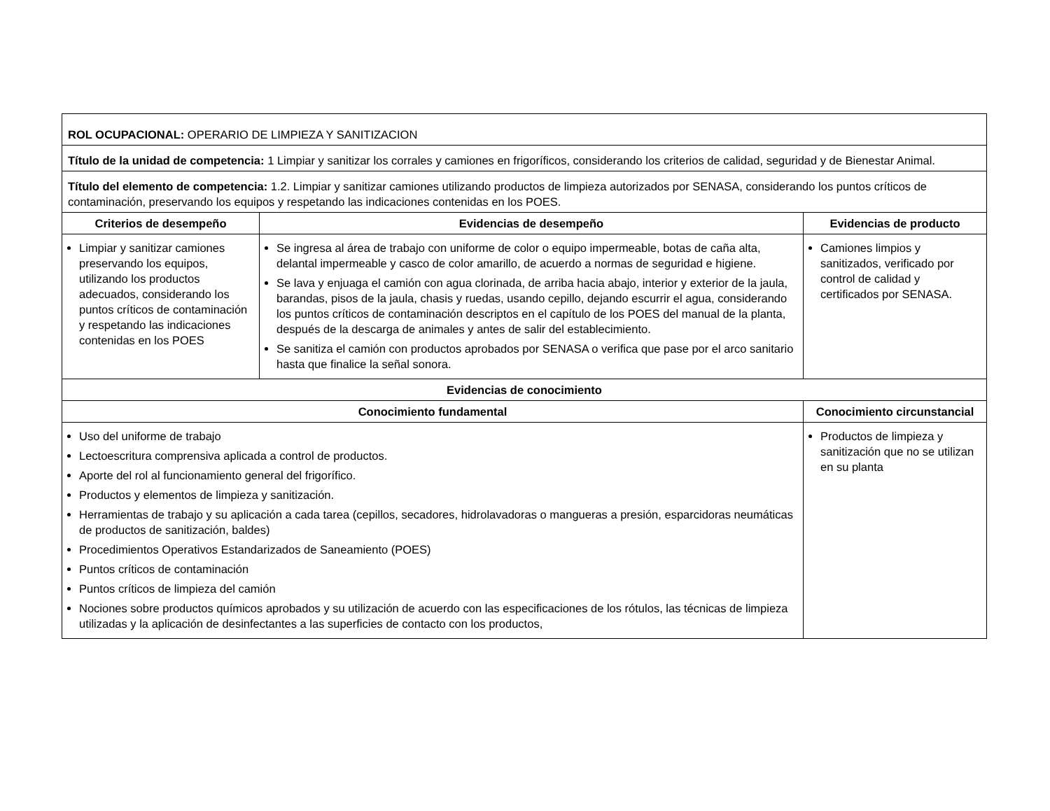| ROL OCUPACIONAL: OPERARIO DE LIMPIEZA Y SANITIZACION | | |
| Título de la unidad de competencia: 1 Limpiar y sanitizar los corrales y camiones en frigoríficos, considerando los criterios de calidad, seguridad y de Bienestar Animal. | | |
| Título del elemento de competencia: 1.2. Limpiar y sanitizar camiones utilizando productos de limpieza autorizados por SENASA, considerando los puntos críticos de contaminación, preservando los equipos y respetando las indicaciones contenidas en los POES. | | |
| Criterios de desempeño | Evidencias de desempeño | Evidencias de producto |
| Limpiar y sanitizar camiones preservando los equipos, utilizando los productos adecuados, considerando los puntos críticos de contaminación y respetando las indicaciones contenidas en los POES | Se ingresa al área de trabajo con uniforme de color o equipo impermeable, botas de caña alta, delantal impermeable y casco de color amarillo, de acuerdo a normas de seguridad e higiene. Se lava y enjuaga el camión con agua clorinada, de arriba hacia abajo, interior y exterior de la jaula, barandas, pisos de la jaula, chasis y ruedas, usando cepillo, dejando escurrir el agua, considerando los puntos críticos de contaminación descriptos en el capítulo de los POES del manual de la planta, después de la descarga de animales y antes de salir del establecimiento. Se sanitiza el camión con productos aprobados por SENASA o verifica que pase por el arco sanitario hasta que finalice la señal sonora. | Camiones limpios y sanitizados, verificado por control de calidad y certificados por SENASA. |
| Evidencias de conocimiento | | |
| Conocimiento fundamental | | Conocimiento circunstancial |
| Uso del uniforme de trabajo Lectoescritura comprensiva aplicada a control de productos. Aporte del rol al funcionamiento general del frigorífico. Productos y elementos de limpieza y sanitización. Herramientas de trabajo y su aplicación a cada tarea (cepillos, secadores, hidrolavadoras o mangueras a presión, esparcidoras neumáticas de productos de sanitización, baldes) Procedimientos Operativos Estandarizados de Saneamiento (POES) Puntos críticos de contaminación Puntos críticos de limpieza del camión Nociones sobre productos químicos aprobados y su utilización de acuerdo con las especificaciones de los rótulos, las técnicas de limpieza utilizadas y la aplicación de desinfectantes a las superficies de contacto con los productos, | | Productos de limpieza y sanitización que no se utilizan en su planta |